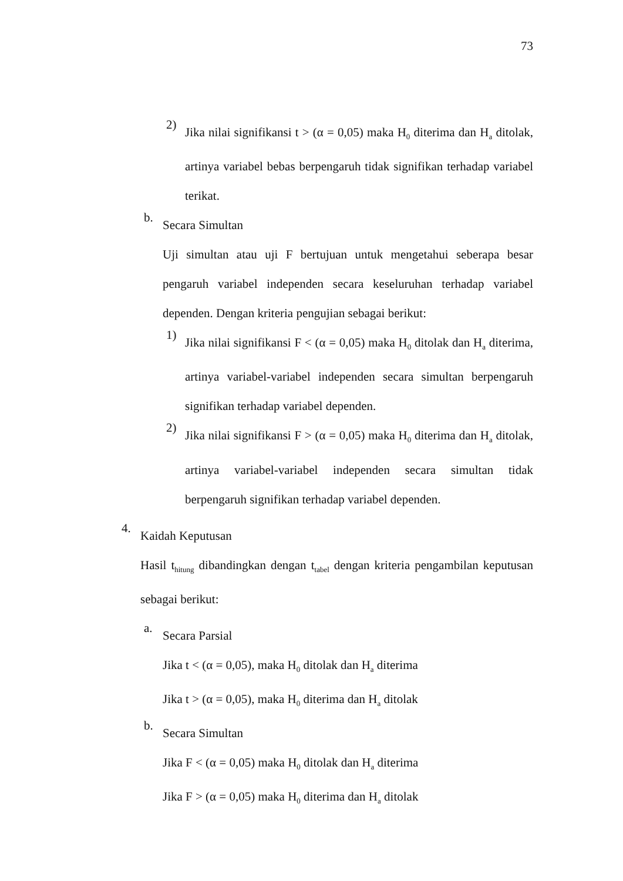73
2)
Jika nilai signifikansi t > (α = 0,05) maka H<sub>0</sub> diterima dan H<sub>a</sub> ditolak, artinya variabel bebas berpengaruh tidak signifikan terhadap variabel terikat.
b.
Secara Simultan
Uji simultan atau uji F bertujuan untuk mengetahui seberapa besar pengaruh variabel independen secara keseluruhan terhadap variabel dependen. Dengan kriteria pengujian sebagai berikut:
1)
Jika nilai signifikansi F < (α = 0,05) maka H<sub>0</sub> ditolak dan H<sub>a</sub> diterima, artinya variabel-variabel independen secara simultan berpengaruh signifikan terhadap variabel dependen.
2)
Jika nilai signifikansi F > (α = 0,05) maka H<sub>0</sub> diterima dan H<sub>a</sub> ditolak, artinya variabel-variabel independen secara simultan tidak berpengaruh signifikan terhadap variabel dependen.
4.
Kaidah Keputusan
Hasil t<sub>hitung</sub> dibandingkan dengan t<sub>tabel</sub> dengan kriteria pengambilan keputusan sebagai berikut:
a.
Secara Parsial
Jika t < (α = 0,05), maka H<sub>0</sub> ditolak dan H<sub>a</sub> diterima
Jika t > (α = 0,05), maka H<sub>0</sub> diterima dan H<sub>a</sub> ditolak
b.
Secara Simultan
Jika F < (α = 0,05) maka H<sub>0</sub> ditolak dan H<sub>a</sub> diterima
Jika F > (α = 0,05) maka H<sub>0</sub> diterima dan H<sub>a</sub> ditolak